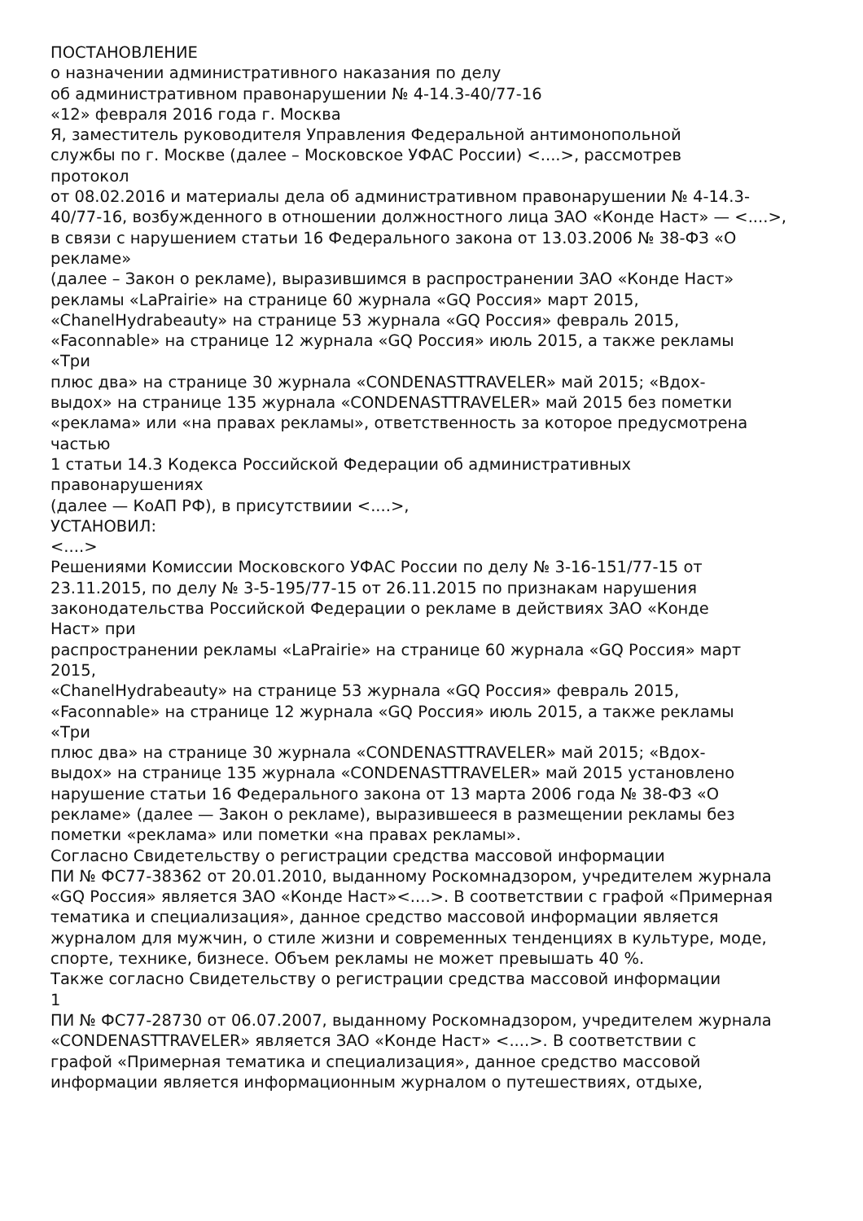ПОСТАНОВЛЕНИЕ
о назначении административного наказания по делу
об административном правонарушении № 4-14.3-40/77-16
«12» февраля 2016 года г. Москва
Я, заместитель руководителя Управления Федеральной антимонопольной
службы по г. Москве (далее – Московское УФАС России) <....>, рассмотрев
протокол
от 08.02.2016 и материалы дела об административном правонарушении № 4-14.3-
40/77-16, возбужденного в отношении должностного лица ЗАО «Конде Наст» — <....>,
в связи с нарушением статьи 16 Федерального закона от 13.03.2006 № 38-ФЗ «О
рекламе»
(далее – Закон о рекламе), выразившимся в распространении ЗАО «Конде Наст»
рекламы «LaPrairie» на странице 60 журнала «GQ Россия» март 2015,
«ChanelHydrabeauty» на странице 53 журнала «GQ Россия» февраль 2015,
«Faconnable» на странице 12 журнала «GQ Россия» июль 2015, а также рекламы
«Три
плюс два» на странице 30 журнала «CONDENASTTRAVELER» май 2015; «Вдох-
выдох» на странице 135 журнала «CONDENASTTRAVELER» май 2015 без пометки
«реклама» или «на правах рекламы», ответственность за которое предусмотрена
частью
1 статьи 14.3 Кодекса Российской Федерации об административных
правонарушениях
(далее — КоАП РФ), в присутствиии <....>,
УСТАНОВИЛ:
<....>
Решениями Комиссии Московского УФАС России по делу № 3-16-151/77-15 от
23.11.2015, по делу № 3-5-195/77-15 от 26.11.2015 по признакам нарушения
законодательства Российской Федерации о рекламе в действиях ЗАО «Конде
Наст» при
распространении рекламы «LaPrairie» на странице 60 журнала «GQ Россия» март
2015,
«ChanelHydrabeauty» на странице 53 журнала «GQ Россия» февраль 2015,
«Faconnable» на странице 12 журнала «GQ Россия» июль 2015, а также рекламы
«Три
плюс два» на странице 30 журнала «CONDENASTTRAVELER» май 2015; «Вдох-
выдох» на странице 135 журнала «CONDENASTTRAVELER» май 2015 установлено
нарушение статьи 16 Федерального закона от 13 марта 2006 года № 38-ФЗ «О
рекламе» (далее — Закон о рекламе), выразившееся в размещении рекламы без
пометки «реклама» или пометки «на правах рекламы».
Согласно Свидетельству о регистрации средства массовой информации
ПИ № ФС77-38362 от 20.01.2010, выданному Роскомнадзором, учредителем журнала
«GQ Россия» является ЗАО «Конде Наст»<....>. В соответствии с графой «Примерная
тематика и специализация», данное средство массовой информации является
журналом для мужчин, о стиле жизни и современных тенденциях в культуре, моде,
спорте, технике, бизнесе. Объем рекламы не может превышать 40 %.
Также согласно Свидетельству о регистрации средства массовой информации
1
ПИ № ФС77-28730 от 06.07.2007, выданному Роскомнадзором, учредителем журнала
«CONDENASTTRAVELER» является ЗАО «Конде Наст» <....>. В соответствии с
графой «Примерная тематика и специализация», данное средство массовой
информации является информационным журналом о путешествиях, отдыхе,